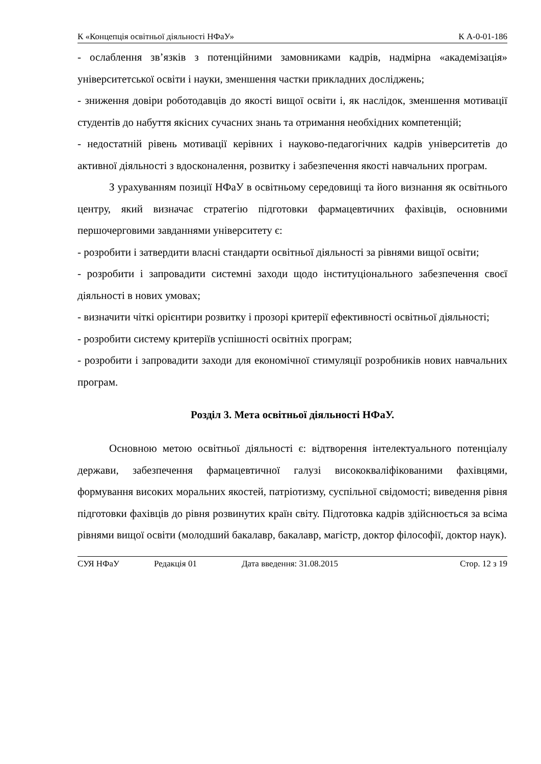К «Концепція освітньої діяльності НФаУ» К А-0-01-186
- ослаблення зв’язків з потенційними замовниками кадрів, надмірна «академізація» університетської освіти і науки, зменшення частки прикладних досліджень;
- зниження довіри роботодавців до якості вищої освіти і, як наслідок, зменшення мотивації студентів до набуття якісних сучасних знань та отримання необхідних компетенцій;
- недостатній рівень мотивації керівних і науково-педагогічних кадрів університетів до активної діяльності з вдосконалення, розвитку і забезпечення якості навчальних програм.
З урахуванням позиції НФаУ в освітньому середовищі та його визнання як освітнього центру, який визначає стратегію підготовки фармацевтичних фахівців, основними першочерговими завданнями університету є:
- розробити і затвердити власні стандарти освітньої діяльності за рівнями вищої освіти;
- розробити і запровадити системні заходи щодо інституціонального забезпечення своєї діяльності в нових умовах;
- визначити чіткі орієнтири розвитку і прозорі критерії ефективності освітньої діяльності;
- розробити систему критеріїв успішності освітніх програм;
- розробити і запровадити заходи для економічної стимуляції розробників нових навчальних програм.
Розділ 3. Мета освітньої діяльності НФаУ.
Основною метою освітньої діяльності є: відтворення інтелектуального потенціалу держави, забезпечення фармацевтичної галузі висококваліфікованими фахівцями, формування високих моральних якостей, патріотизму, суспільної свідомості; виведення рівня підготовки фахівців до рівня розвинутих країн світу. Підготовка кадрів здійснюється за всіма рівнями вищої освіти (молодший бакалавр, бакалавр, магістр, доктор філософії, доктор наук).
СУЯ НФаУ Редакція 01 Дата введення: 31.08.2015 Стор. 12 з 19